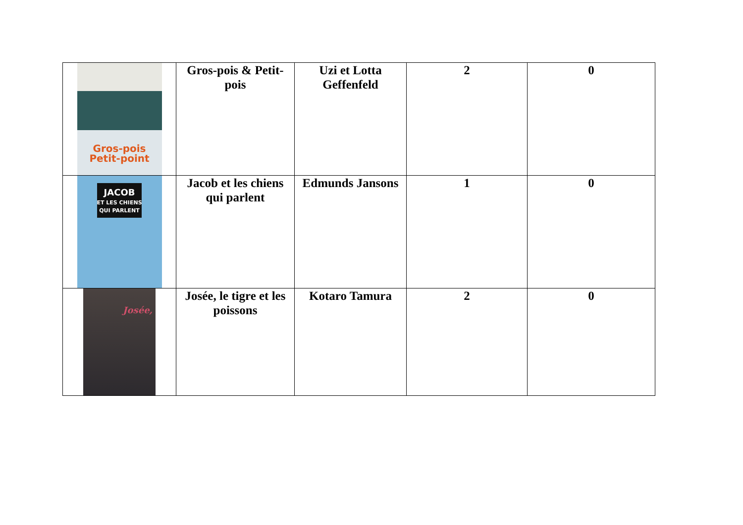| Gros-pois Petit-point | Gros-pois & Petit-pois | Uzi et Lotta Geffenfeld | 2 | 0 |
| JACOB ET LES CHIENS QUI PARLENT | Jacob et les chiens qui parlent | Edmunds Jansons | 1 | 0 |
| Josée, | Josée, le tigre et les poissons | Kotaro Tamura | 2 | 0 |